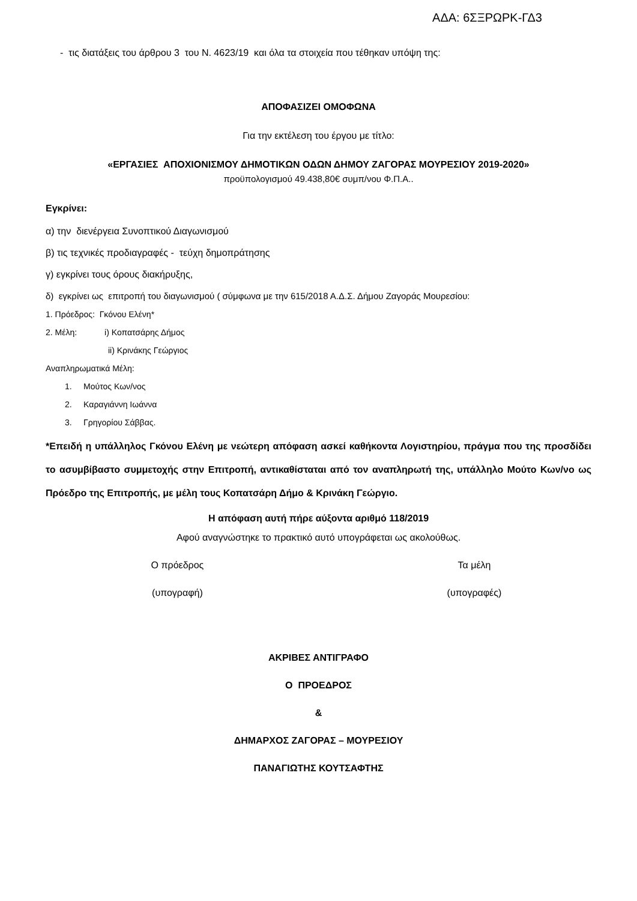ΑΔΑ: 6ΣΞΡΩΡΚ-ΓΔ3
- τις διατάξεις του άρθρου 3 του Ν. 4623/19 και όλα τα στοιχεία που τέθηκαν υπόψη της:
ΑΠΟΦΑΣΙΖΕΙ ΟΜΟΦΩΝΑ
Για την εκτέλεση του έργου με τίτλο:
«ΕΡΓΑΣΙΕΣ ΑΠΟΧΙΟΝΙΣΜΟΥ ΔΗΜΟΤΙΚΩΝ ΟΔΩΝ ΔΗΜΟΥ ΖΑΓΟΡΑΣ ΜΟΥΡΕΣΙΟΥ 2019-2020»
προϋπολογισμού 49.438,80€ συμπ/νου Φ.Π.Α..
Εγκρίνει:
α) την διενέργεια Συνοπτικού Διαγωνισμού
β) τις τεχνικές προδιαγραφές - τεύχη δημοπράτησης
γ) εγκρίνει τους όρους διακήρυξης,
δ) εγκρίνει ως επιτροπή του διαγωνισμού ( σύμφωνα με την 615/2018 Α.Δ.Σ. Δήμου Ζαγοράς Μουρεσίου:
1. Πρόεδρος: Γκόνου Ελένη*
2. Μέλη: i) Κοπατσάρης Δήμος
ii) Κρινάκης Γεώργιος
Αναπληρωματικά Μέλη:
1. Μούτος Κων/νος
2. Καραγιάννη Ιωάννα
3. Γρηγορίου Σάββας.
*Επειδή η υπάλληλος Γκόνου Ελένη με νεώτερη απόφαση ασκεί καθήκοντα Λογιστηρίου, πράγμα που της προσδίδει το ασυμβίβαστο συμμετοχής στην Επιτροπή, αντικαθίσταται από τον αναπληρωτή της, υπάλληλο Μούτο Κων/νο ως Πρόεδρο της Επιτροπής, με μέλη τους Κοπατσάρη Δήμο & Κρινάκη Γεώργιο.
Η απόφαση αυτή πήρε αύξοντα αριθμό 118/2019
Αφού αναγνώστηκε το πρακτικό αυτό υπογράφεται ως ακολούθως.
Ο πρόεδρος Τα μέλη
(υπογραφή) (υπογραφές)
ΑΚΡΙΒΕΣ ΑΝΤΙΓΡΑΦΟ
Ο ΠΡΟΕΔΡΟΣ
&
ΔΗΜΑΡΧΟΣ ΖΑΓΟΡΑΣ – ΜΟΥΡΕΣΙΟΥ
ΠΑΝΑΓΙΩΤΗΣ ΚΟΥΤΣΑΦΤΗΣ